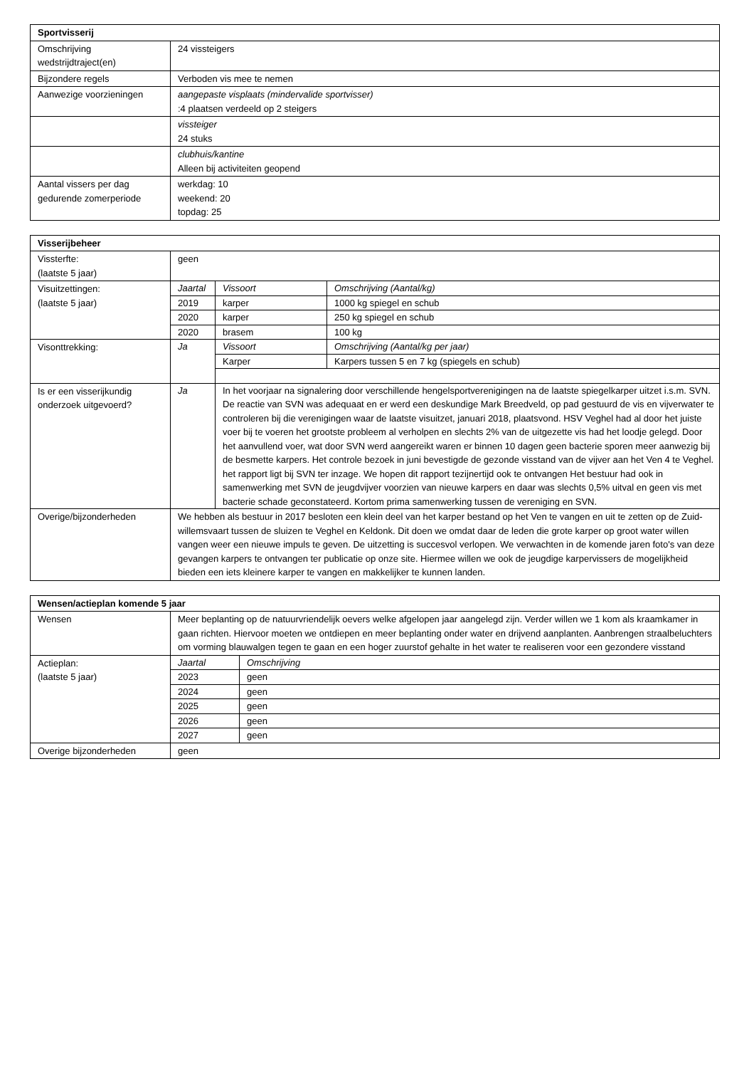| Sportvisserij | |
| --- | --- |
| Omschrijving wedstrijdtraject(en) | 24 vissteigers |
| Bijzondere regels | Verboden vis mee te nemen |
| Aanwezige voorzieningen | aangepaste visplaats (mindervalide sportvisser) :4 plaatsen verdeeld op 2 steigers |
| | vissteiger 24 stuks |
| | clubhuis/kantine Alleen bij activiteiten geopend |
| Aantal vissers per dag gedurende zomerperiode | werkdag: 10 weekend: 20 topdag: 25 |
| Visserijbeheer | |
| --- | --- |
| Vissterfte: (laatste 5 jaar) | geen |
| Visuitzettingen: (laatste 5 jaar) | / Jaartal / Vissoort / Omschrijving (Aantal/kg) / / 2019 / karper / 1000 kg spiegel en schub / / 2020 / karper / 250 kg spiegel en schub / / 2020 / brasem / 100 kg / |
| Visonttrekking: | / Ja / Vissoort / Omschrijving (Aantal/kg per jaar) / / / Karper / Karpers tussen 5 en 7 kg (spiegels en schub) / |
| Is er een visserijkundig onderzoek uitgevoerd? | / Ja / In het voorjaar na signalering door verschillende hengelsportverenigingen na de laatste spiegelkarper uitzet i.s.m. SVN. De reactie van SVN was adequaat en er werd een deskundige Mark Breedveld, op pad gestuurd de vis en vijverwater te controleren bij die verenigingen waar de laatste visuitzet, januari 2018, plaatsvond. HSV Veghel had al door het juiste voer bij te voeren het grootste probleem al verholpen en slechts 2% van de uitgezette vis had het loodje gelegd. Door het aanvullend voer, wat door SVN werd aangereikt waren er binnen 10 dagen geen bacterie sporen meer aanwezig bij de besmette karpers. Het controle bezoek in juni bevestigde de gezonde visstand van de vijver aan het Ven 4 te Veghel. het rapport ligt bij SVN ter inzage. We hopen dit rapport tezijnertijd ook te ontvangen Het bestuur had ook in samenwerking met SVN de jeugdvijver voorzien van nieuwe karpers en daar was slechts 0,5% uitval en geen vis met bacterie schade geconstateerd. Kortom prima samenwerking tussen de vereniging en SVN. / |
| Overige/bijzonderheden | We hebben als bestuur in 2017 besloten een klein deel van het karper bestand op het Ven te vangen en uit te zetten op de Zuid-willemsvaart tussen de sluizen te Veghel en Keldonk. Dit doen we omdat daar de leden die grote karper op groot water willen vangen weer een nieuwe impuls te geven. De uitzetting is succesvol verlopen. We verwachten in de komende jaren foto's van deze gevangen karpers te ontvangen ter publicatie op onze site. Hiermee willen we ook de jeugdige karpervissers de mogelijkheid bieden een iets kleinere karper te vangen en makkelijker te kunnen landen. |
| Wensen/actieplan komende 5 jaar | |
| --- | --- |
| Wensen | Meer beplanting op de natuurvriendelijk oevers welke afgelopen jaar aangelegd zijn. Verder willen we 1 kom als kraamkamer in gaan richten. Hiervoor moeten we ontdiepen en meer beplanting onder water en drijvend aanplanten. Aanbrengen straalbeluchters om vorming blauwalgen tegen te gaan en een hoger zuurstof gehalte in het water te realiseren voor een gezondere visstand |
| Actieplan: (laatste 5 jaar) | / Jaartal / Omschrijving / / 2023 / geen / / 2024 / geen / / 2025 / geen / / 2026 / geen / / 2027 / geen / |
| Overige bijzonderheden | geen |